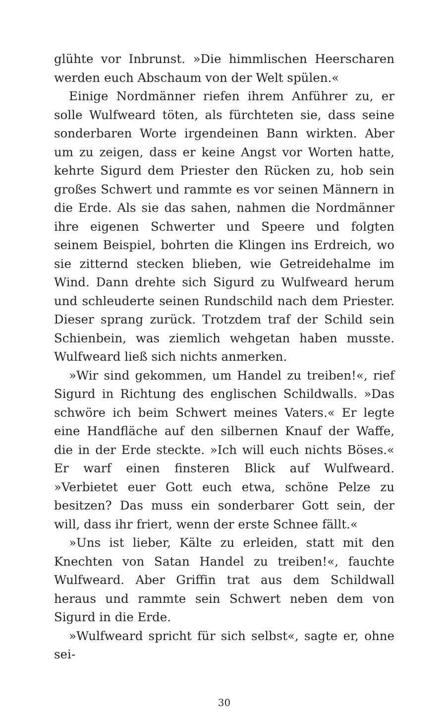glühte vor Inbrunst. »Die himmlischen Heerscharen werden euch Abschaum von der Welt spülen.«
Einige Nordmänner riefen ihrem Anführer zu, er solle Wulfweard töten, als fürchteten sie, dass seine sonderbaren Worte irgendeinen Bann wirkten. Aber um zu zeigen, dass er keine Angst vor Worten hatte, kehrte Sigurd dem Priester den Rücken zu, hob sein großes Schwert und rammte es vor seinen Männern in die Erde. Als sie das sahen, nahmen die Nordmänner ihre eigenen Schwerter und Speere und folgten seinem Beispiel, bohrten die Klingen ins Erdreich, wo sie zitternd stecken blieben, wie Getreidehalme im Wind. Dann drehte sich Sigurd zu Wulfweard herum und schleuderte seinen Rundschild nach dem Priester. Dieser sprang zurück. Trotzdem traf der Schild sein Schienbein, was ziemlich wehgetan haben musste. Wulfweard ließ sich nichts anmerken.
»Wir sind gekommen, um Handel zu treiben!«, rief Sigurd in Richtung des englischen Schildwalls. »Das schwöre ich beim Schwert meines Vaters.« Er legte eine Handfläche auf den silbernen Knauf der Waffe, die in der Erde steckte. »Ich will euch nichts Böses.« Er warf einen finsteren Blick auf Wulfweard. »Verbietet euer Gott euch etwa, schöne Pelze zu besitzen? Das muss ein sonderbarer Gott sein, der will, dass ihr friert, wenn der erste Schnee fällt.«
»Uns ist lieber, Kälte zu erleiden, statt mit den Knechten von Satan Handel zu treiben!«, fauchte Wulfweard. Aber Griffin trat aus dem Schildwall heraus und rammte sein Schwert neben dem von Sigurd in die Erde.
»Wulfweard spricht für sich selbst«, sagte er, ohne sei-
30